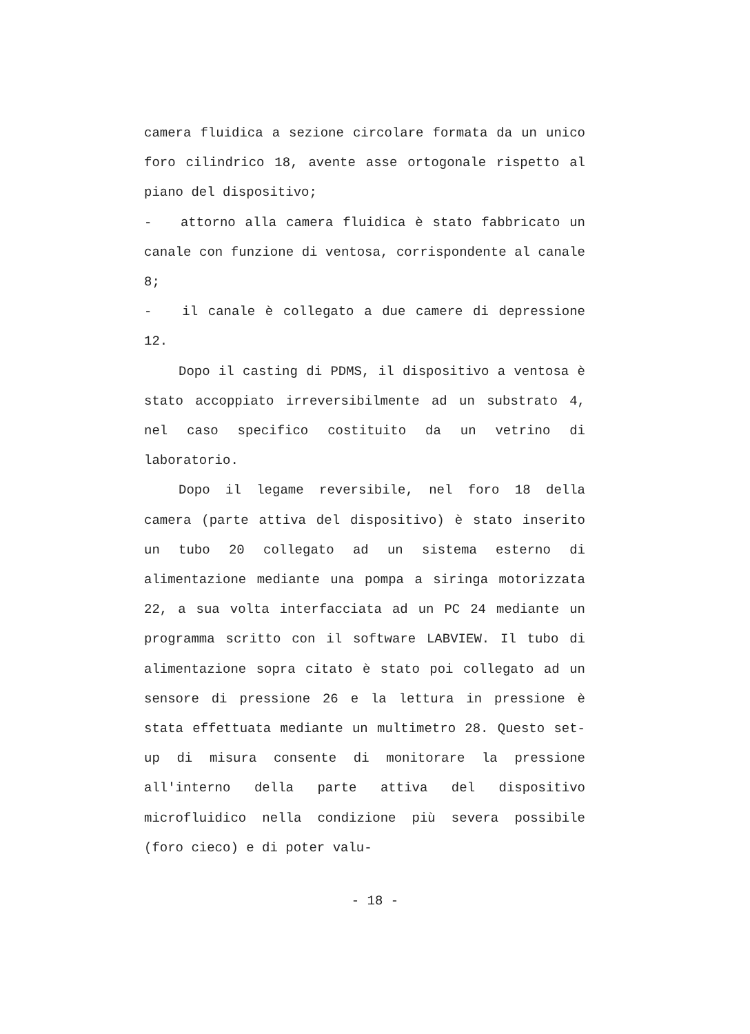camera fluidica a sezione circolare formata da un unico foro cilindrico 18, avente asse ortogonale rispetto al piano del dispositivo;
- attorno alla camera fluidica è stato fabbricato un canale con funzione di ventosa, corrispondente al canale 8;
- il canale è collegato a due camere di depressione 12.
Dopo il casting di PDMS, il dispositivo a ventosa è stato accoppiato irreversibilmente ad un substrato 4, nel caso specifico costituito da un vetrino di laboratorio.
Dopo il legame reversibile, nel foro 18 della camera (parte attiva del dispositivo) è stato inserito un tubo 20 collegato ad un sistema esterno di alimentazione mediante una pompa a siringa motorizzata 22, a sua volta interfacciata ad un PC 24 mediante un programma scritto con il software LABVIEW. Il tubo di alimentazione sopra citato è stato poi collegato ad un sensore di pressione 26 e la lettura in pressione è stata effettuata mediante un multimetro 28. Questo set-up di misura consente di monitorare la pressione all'interno della parte attiva del dispositivo microfluidico nella condizione più severa possibile (foro cieco) e di poter valu-
- 18 -